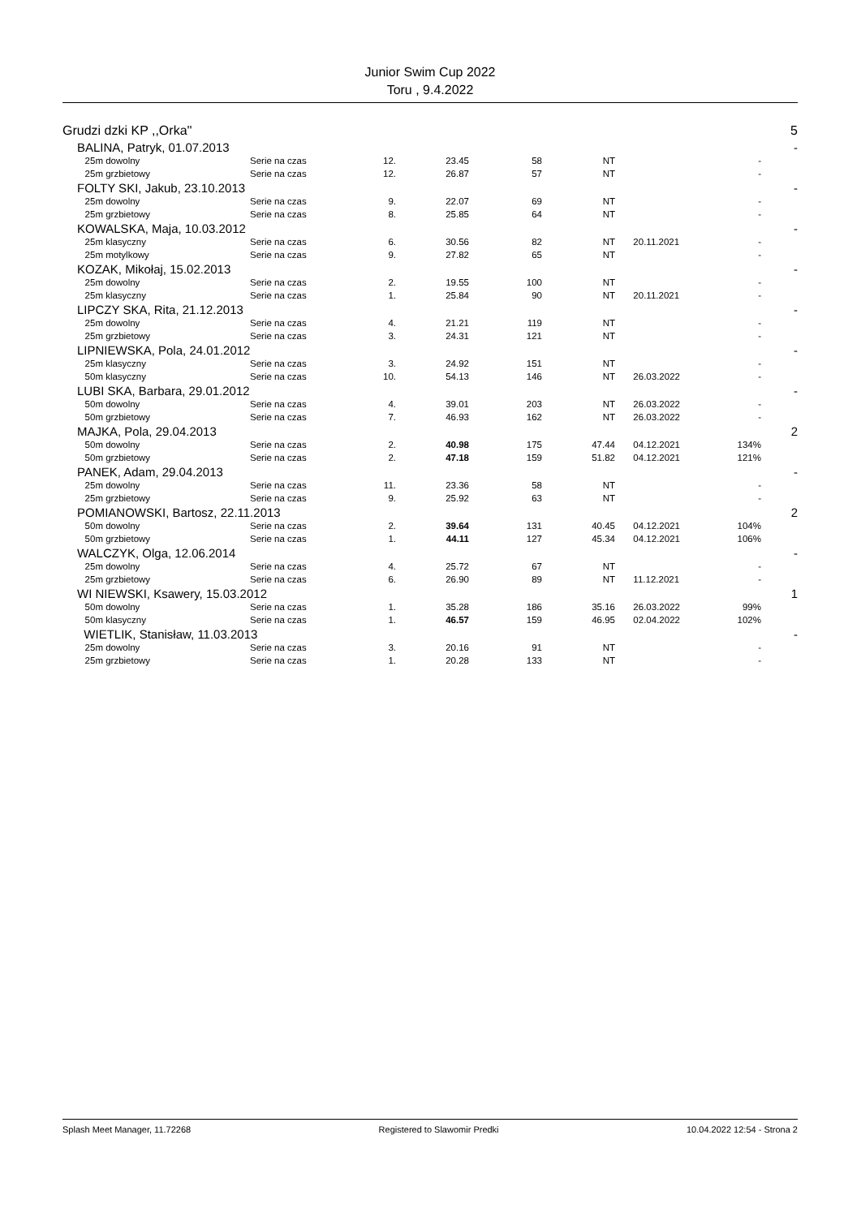Junior Swim Cup 2022
Toru , 9.4.2022
| Grudzi dzki KP ,,Orka'' | | | | | | | | | 5 |
| | BALINA, Patryk, 01.07.2013 | | | | | | | | - |
| | 25m dowolny | Serie na czas | 12. | 23.45 | 58 | NT | | - | |
| | 25m grzbietowy | Serie na czas | 12. | 26.87 | 57 | NT | | - | |
| | FOLTY SKI, Jakub, 23.10.2013 | | | | | | | | - |
| | 25m dowolny | Serie na czas | 9. | 22.07 | 69 | NT | | - | |
| | 25m grzbietowy | Serie na czas | 8. | 25.85 | 64 | NT | | - | |
| | KOWALSKA, Maja, 10.03.2012 | | | | | | | | - |
| | 25m klasyczny | Serie na czas | 6. | 30.56 | 82 | NT | 20.11.2021 | - | |
| | 25m motylkowy | Serie na czas | 9. | 27.82 | 65 | NT | | - | |
| | KOZAK, Mikołaj, 15.02.2013 | | | | | | | | - |
| | 25m dowolny | Serie na czas | 2. | 19.55 | 100 | NT | | - | |
| | 25m klasyczny | Serie na czas | 1. | 25.84 | 90 | NT | 20.11.2021 | - | |
| | LIPCZY SKA, Rita, 21.12.2013 | | | | | | | | - |
| | 25m dowolny | Serie na czas | 4. | 21.21 | 119 | NT | | - | |
| | 25m grzbietowy | Serie na czas | 3. | 24.31 | 121 | NT | | - | |
| | LIPNIEWSKA, Pola, 24.01.2012 | | | | | | | | - |
| | 25m klasyczny | Serie na czas | 3. | 24.92 | 151 | NT | | - | |
| | 50m klasyczny | Serie na czas | 10. | 54.13 | 146 | NT | 26.03.2022 | - | |
| | LUBI SKA, Barbara, 29.01.2012 | | | | | | | | - |
| | 50m dowolny | Serie na czas | 4. | 39.01 | 203 | NT | 26.03.2022 | - | |
| | 50m grzbietowy | Serie na czas | 7. | 46.93 | 162 | NT | 26.03.2022 | - | |
| | MAJKA, Pola, 29.04.2013 | | | | | | | | 2 |
| | 50m dowolny | Serie na czas | 2. | 40.98 | 175 | 47.44 | 04.12.2021 | 134% | |
| | 50m grzbietowy | Serie na czas | 2. | 47.18 | 159 | 51.82 | 04.12.2021 | 121% | |
| | PANEK, Adam, 29.04.2013 | | | | | | | | - |
| | 25m dowolny | Serie na czas | 11. | 23.36 | 58 | NT | | - | |
| | 25m grzbietowy | Serie na czas | 9. | 25.92 | 63 | NT | | - | |
| | POMIANOWSKI, Bartosz, 22.11.2013 | | | | | | | | 2 |
| | 50m dowolny | Serie na czas | 2. | 39.64 | 131 | 40.45 | 04.12.2021 | 104% | |
| | 50m grzbietowy | Serie na czas | 1. | 44.11 | 127 | 45.34 | 04.12.2021 | 106% | |
| | WALCZYK, Olga, 12.06.2014 | | | | | | | | - |
| | 25m dowolny | Serie na czas | 4. | 25.72 | 67 | NT | | - | |
| | 25m grzbietowy | Serie na czas | 6. | 26.90 | 89 | NT | 11.12.2021 | - | |
| | WI NIEWSKI, Ksawery, 15.03.2012 | | | | | | | | 1 |
| | 50m dowolny | Serie na czas | 1. | 35.28 | 186 | 35.16 | 26.03.2022 | 99% | |
| | 50m klasyczny | Serie na czas | 1. | 46.57 | 159 | 46.95 | 02.04.2022 | 102% | |
| | WIETLIK, Stanisław, 11.03.2013 | | | | | | | | - |
| | 25m dowolny | Serie na czas | 3. | 20.16 | 91 | NT | | - | |
| | 25m grzbietowy | Serie na czas | 1. | 20.28 | 133 | NT | | - | |
Splash Meet Manager, 11.72268 Registered to Slawomir Predki 10.04.2022 12:54 - Strona 2